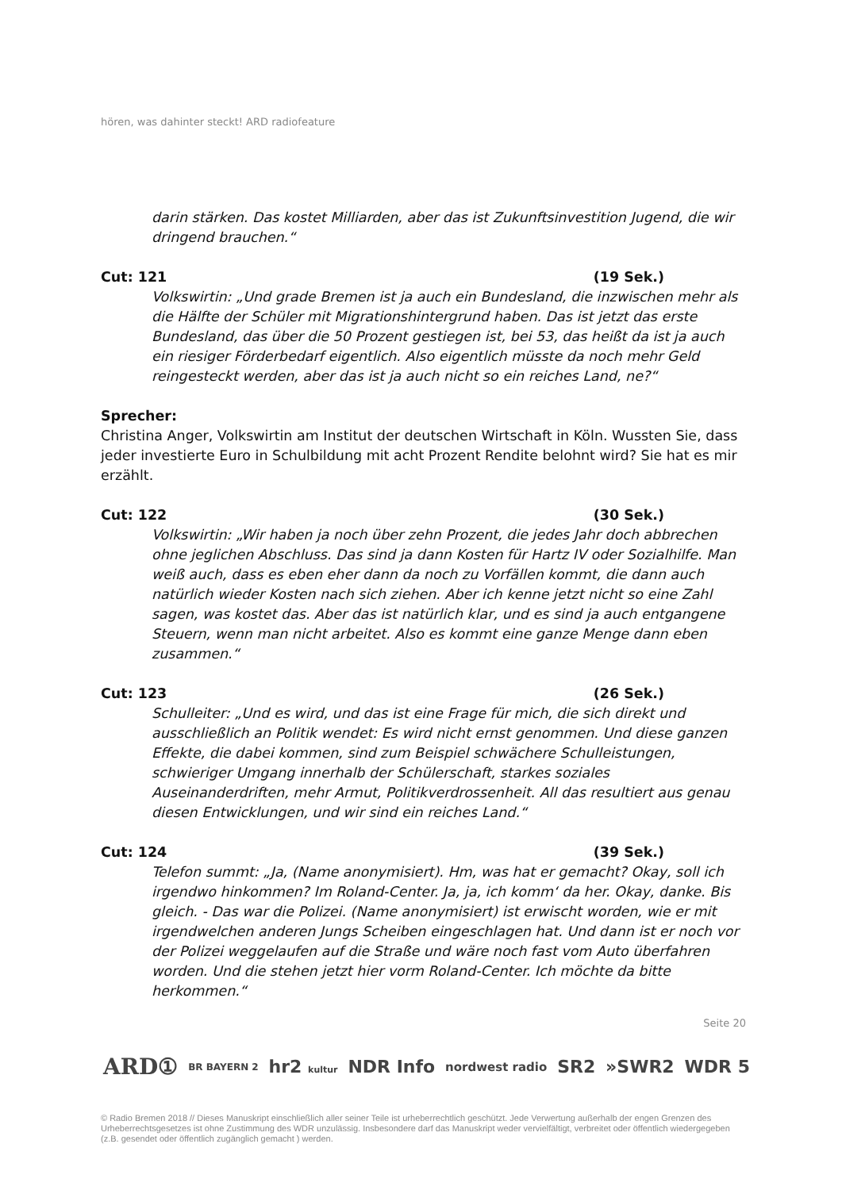hören, was dahinter steckt! ARD radiofeature
darin stärken. Das kostet Milliarden, aber das ist Zukunftsinvestition Jugend, die wir dringend brauchen.“
Cut: 121 (19 Sek.)
Volkswirtin: „Und grade Bremen ist ja auch ein Bundesland, die inzwischen mehr als die Hälfte der Schüler mit Migrationshintergrund haben. Das ist jetzt das erste Bundesland, das über die 50 Prozent gestiegen ist, bei 53, das heißt da ist ja auch ein riesiger Förderbedarf eigentlich. Also eigentlich müsste da noch mehr Geld reingesteckt werden, aber das ist ja auch nicht so ein reiches Land, ne?“
Sprecher:
Christina Anger, Volkswirtin am Institut der deutschen Wirtschaft in Köln. Wussten Sie, dass jeder investierte Euro in Schulbildung mit acht Prozent Rendite belohnt wird? Sie hat es mir erzählt.
Cut: 122 (30 Sek.)
Volkswirtin: „Wir haben ja noch über zehn Prozent, die jedes Jahr doch abbrechen ohne jeglichen Abschluss. Das sind ja dann Kosten für Hartz IV oder Sozialhilfe. Man weiß auch, dass es eben eher dann da noch zu Vorfällen kommt, die dann auch natürlich wieder Kosten nach sich ziehen. Aber ich kenne jetzt nicht so eine Zahl sagen, was kostet das. Aber das ist natürlich klar, und es sind ja auch entgangene Steuern, wenn man nicht arbeitet. Also es kommt eine ganze Menge dann eben zusammen.“
Cut: 123 (26 Sek.)
Schulleiter: „Und es wird, und das ist eine Frage für mich, die sich direkt und ausschließlich an Politik wendet: Es wird nicht ernst genommen. Und diese ganzen Effekte, die dabei kommen, sind zum Beispiel schwächere Schulleistungen, schwieriger Umgang innerhalb der Schülerschaft, starkes soziales Auseinanderdriften, mehr Armut, Politikverdrossenheit. All das resultiert aus genau diesen Entwicklungen, und wir sind ein reiches Land.“
Cut: 124 (39 Sek.)
Telefon summt: „Ja, (Name anonymisiert). Hm, was hat er gemacht? Okay, soll ich irgendwo hinkommen? Im Roland-Center. Ja, ja, ich komm‘ da her. Okay, danke. Bis gleich. - Das war die Polizei. (Name anonymisiert) ist erwischt worden, wie er mit irgendwelchen anderen Jungs Scheiben eingeschlagen hat. Und dann ist er noch vor der Polizei weggelaufen auf die Straße und wäre noch fast vom Auto überfahren worden. Und die stehen jetzt hier vorm Roland-Center. Ich möchte da bitte herkommen.“
Seite 20
ARD① BR BAYERN 2 hr2 kultur NDR Info nordwest radio SR2 »SWR2 WDR 5
© Radio Bremen 2018 // Dieses Manuskript einschließlich aller seiner Teile ist urheberrechtlich geschützt. Jede Verwertung außerhalb der engen Grenzen des Urheberrechtsgesetzes ist ohne Zustimmung des WDR unzulässig. Insbesondere darf das Manuskript weder vervielfältigt, verbreitet oder öffentlich wiedergegeben (z.B. gesendet oder öffentlich zugänglich gemacht ) werden.